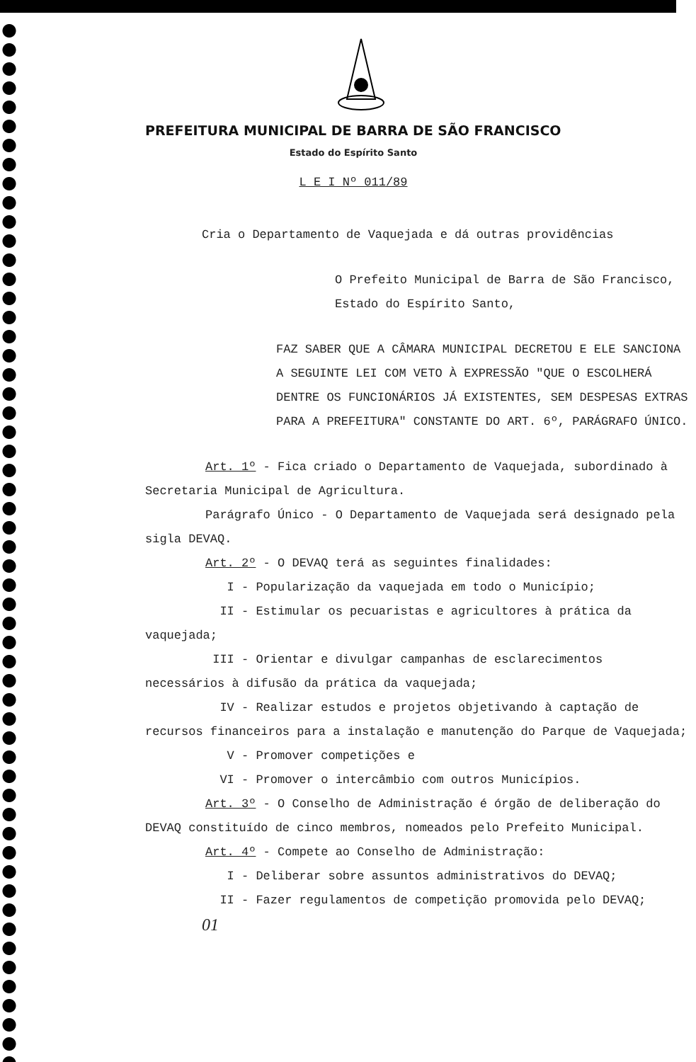PREFEITURA MUNICIPAL DE BARRA DE SÃO FRANCISCO
Estado do Espírito Santo
L E I Nº 011/89
Cria o Departamento de Vaquejada e dá outras providências
O Prefeito Municipal de Barra de São Francisco, Estado do Espírito Santo,
FAZ SABER QUE A CÂMARA MUNICIPAL DECRETOU E ELE SANCIONA A SEGUINTE LEI COM VETO À EXPRESSÃO "QUE O ESCOLHERÁ DENTRE OS FUNCIONÁRIOS JÁ EXISTENTES, SEM DESPESAS EXTRAS PARA A PREFEITURA" CONSTANTE DO ART. 6º, PARÁGRAFO ÚNICO.
Art. 1º - Fica criado o Departamento de Vaquejada, subordinado à Secretaria Municipal de Agricultura.
Parágrafo Único - O Departamento de Vaquejada será designado pela sigla DEVAQ.
Art. 2º - O DEVAQ terá as seguintes finalidades:
I - Popularização da vaquejada em todo o Município;
II - Estimular os pecuaristas e agricultores à prática da vaquejada;
III - Orientar e divulgar campanhas de esclarecimentos necessários à difusão da prática da vaquejada;
IV - Realizar estudos e projetos objetivando à captação de recursos financeiros para a instalação e manutenção do Parque de Vaquejada;
V - Promover competições e
VI - Promover o intercâmbio com outros Municípios.
Art. 3º - O Conselho de Administração é órgão de deliberação do DEVAQ constituído de cinco membros, nomeados pelo Prefeito Municipal.
Art. 4º - Compete ao Conselho de Administração:
I - Deliberar sobre assuntos administrativos do DEVAQ;
II - Fazer regulamentos de competição promovida pelo DEVAQ;
01